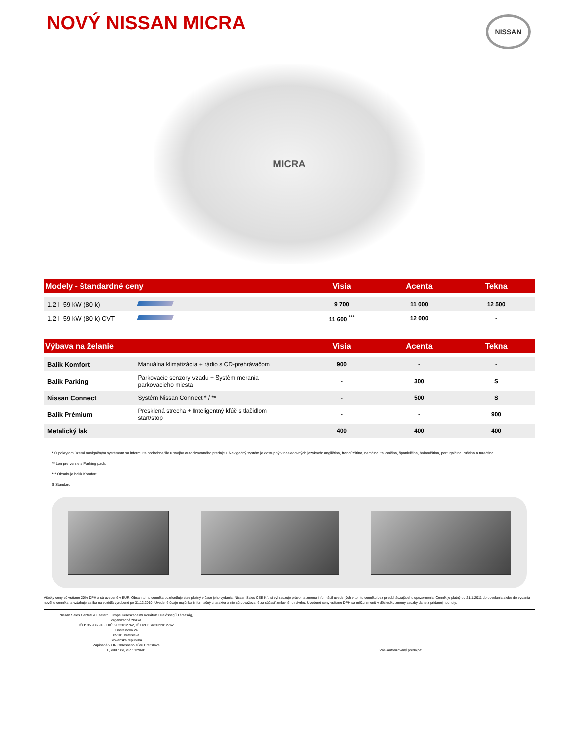NOVÝ NISSAN MICRA
NISSAN
MICRA
| Modely - štandardné ceny | | Visia | Acenta | Tekna |
| --- | --- | --- | --- | --- |
| 1.2 l 59 kW (80 k) | | 9 700 | 11 000 | 12 500 |
| 1.2 l 59 kW (80 k) CVT | | 11 600 <sup>***</sup> | 12 000 | - |
| Výbava na želanie | | Visia | Acenta | Tekna |
| Balík Komfort | Manuálna klimatizácia + rádio s CD-prehrávačom | 900 | - | - |
| Balík Parking | Parkovacie senzory vzadu + Systém merania parkovacieho miesta | - | 300 | S |
| Nissan Connect | Systém Nissan Connect * / ** | - | 500 | S |
| Balík Prémium | Presklená strecha + Inteligentný kľúč s tlačidlom start/stop | - | - | 900 |
| Metalický lak | | 400 | 400 | 400 |
* O pokrytom území navigačným systémom sa informujte podrobnejšie u svojho autorizovaného predajcu. Navigačný systém je dostupný v nasledovných jazykoch: angličtina, francúzština, nemčina, taliančina, španielčina, holandština, portugalčina, ruština a turečtina.
** Len pre verzie s Parking pack.
*** Obsahuje balík Komfort.
S Standard
Všetky ceny sú vrátane 20% DPH a sú uvedené v EUR. Obsah tohto cenníka odzrkadľuje stav platný v čase jeho vydania. Nissan Sales CEE Kft. si vyhradzuje právo na zmenu informácií uvedených v tomto cenníku bez predchádzajúceho upozornenia. Cenník je platný od 21.1.2011 do odvolania alebo do vydania nového cenníka, a vzťahuje sa iba na vozidlá vyrobené po 31.12.2010. Uvedené údaje majú iba informačný charakter a nie sú považované za súčasť zmluvného návrhu. Uvedené ceny vrátane DPH sa môžu zmeniť v dôsledku zmeny sadzby dane z pridanej hodnoty.
Nissan Sales Central & Eastern Europe Kereskedelmi Korlátolt Felelősségű Társaság,
organizačná zložka
IČO: 35 936 916, DIČ: 2022012762, IČ DPH: SK2022012762
Einsteinova 24
85101 Bratislava
Slovenská republika
Zapísaná v OR Okresného súdu Bratislava
I., odd.: Po, vl.č.: 1296/B
Váš autorizovaný predajca: